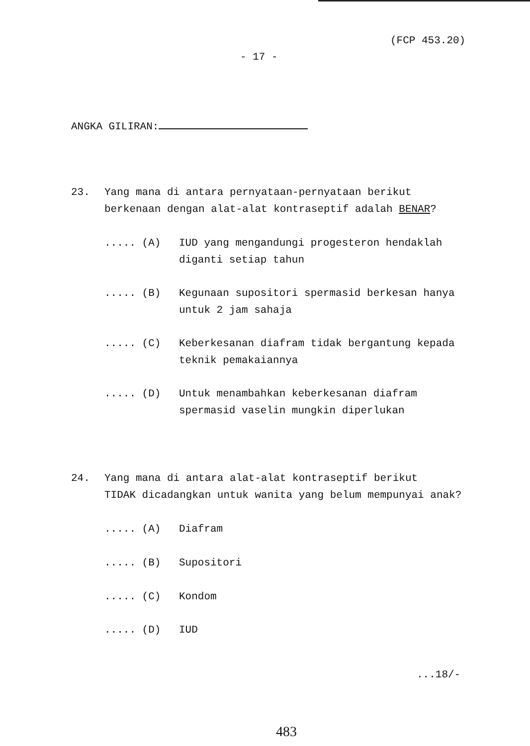(FCP 453.20)
- 17 -
ANGKA GILIRAN:
23. Yang mana di antara pernyataan-pernyataan berikut
berkenaan dengan alat-alat kontraseptif adalah BENAR?
..... (A) IUD yang mengandungi progesteron hendaklah
diganti setiap tahun
..... (B) Kegunaan supositori spermasid berkesan hanya
untuk 2 jam sahaja
..... (C) Keberkesanan diafram tidak bergantung kepada
teknik pemakaiannya
..... (D) Untuk menambahkan keberkesanan diafram
spermasid vaselin mungkin diperlukan
24. Yang mana di antara alat-alat kontraseptif berikut
TIDAK dicadangkan untuk wanita yang belum mempunyai anak?
..... (A) Diafram
..... (B) Supositori
..... (C) Kondom
..... (D) IUD
...18/-
483